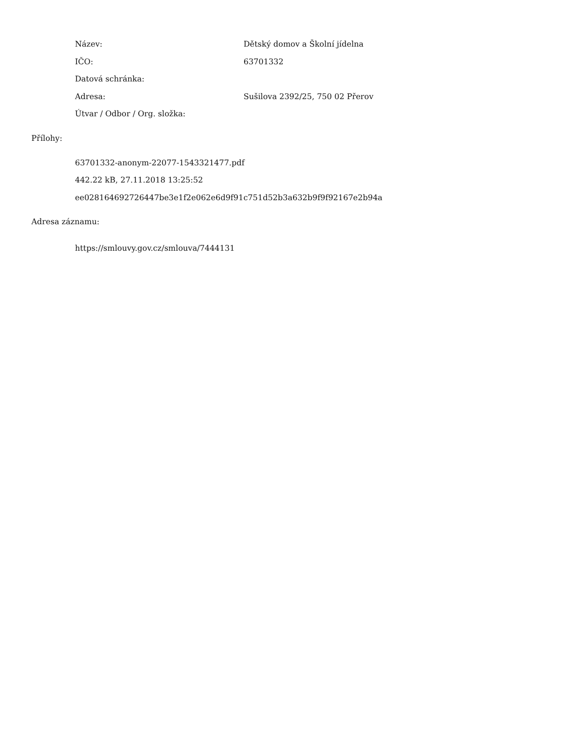| Název: | Dětský domov a Školní jídelna |
| IČO: | 63701332 |
| Datová schránka: | |
| Adresa: | Sušilova 2392/25, 750 02 Přerov |
| Útvar / Odbor / Org. složka: | |
Přílohy:
63701332-anonym-22077-1543321477.pdf
442.22 kB, 27.11.2018 13:25:52
ee028164692726447be3e1f2e062e6d9f91c751d52b3a632b9f9f92167e2b94a
Adresa záznamu:
https://smlouvy.gov.cz/smlouva/7444131